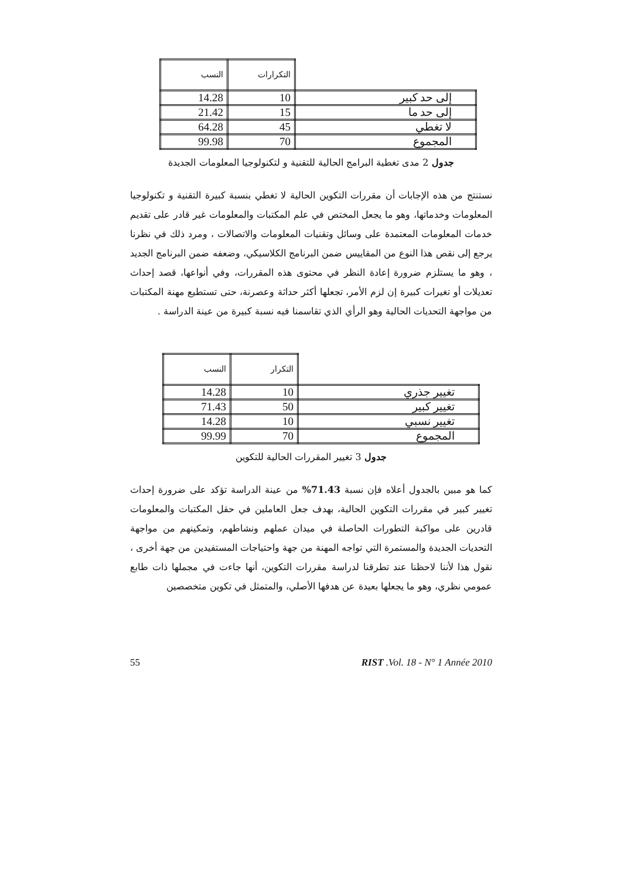| | التكرارات | النسب |
| --- | --- | --- |
| إلى حد كبير | 10 | 14.28 |
| إلى حد ما | 15 | 21.42 |
| لا تغطي | 45 | 64.28 |
| المجموع | 70 | 99.98 |
جدول 2 مدى تغطية البرامج الحالية للتقنية و لتكنولوجيا المعلومات الجديدة
نستنتج من هذه الإجابات أن مقررات التكوين الحالية لا تغطي بنسبة كبيرة التقنية و تكنولوجيا المعلومات وخدماتها، وهو ما يجعل المختص في علم المكتبات والمعلومات غير قادر على تقديم خدمات المعلومات المعتمدة على وسائل وتقنيات المعلومات والاتصالات ، ومرد ذلك في نظرنا يرجع إلى نقص هذا النوع من المقاييس ضمن البرنامج الكلاسيكي، وضعفه ضمن البرنامج الجديد ، وهو ما يستلزم ضرورة إعادة النظر في محتوى هذه المقررات، وفي أنواعها، قصد إحداث تعديلات أو تغيرات كبيرة إن لزم الأمر، تجعلها أكثر حداثة وعصرنة، حتى تستطيع مهنة المكتبات من مواجهة التحديات الحالية وهو الرأي الذي تقاسمنا فيه نسبة كبيرة من عينة الدراسة .
| | التكرار | النسب |
| --- | --- | --- |
| تغيير جذري | 10 | 14.28 |
| تغيير كبير | 50 | 71.43 |
| تغيير نسبي | 10 | 14.28 |
| المجموع | 70 | 99.99 |
جدول 3 تغيير المقررات الحالية للتكوين
كما هو مبين بالجدول أعلاه فإن نسبة 71.43% من عينة الدراسة تؤكد على ضرورة إحداث تغيير كبير في مقررات التكوين الحالية، بهدف جعل العاملين في حقل المكتبات والمعلومات قادرين على مواكبة التطورات الحاصلة في ميدان عملهم ونشاطهم، وتمكينهم من مواجهة التحديات الجديدة والمستمرة التي تواجه المهنة من جهة واحتياجات المستفيدين من جهة أخرى ، نقول هذا لأننا لاحظنا عند تطرقنا لدراسة مقررات التكوين، أنها جاءت في مجملها ذات طابع عمومي نظري، وهو ما يجعلها بعيدة عن هدفها الأصلي، والمتمثل في تكوين متخصصين
55 RIST .Vol. 18 - N° 1 Année 2010